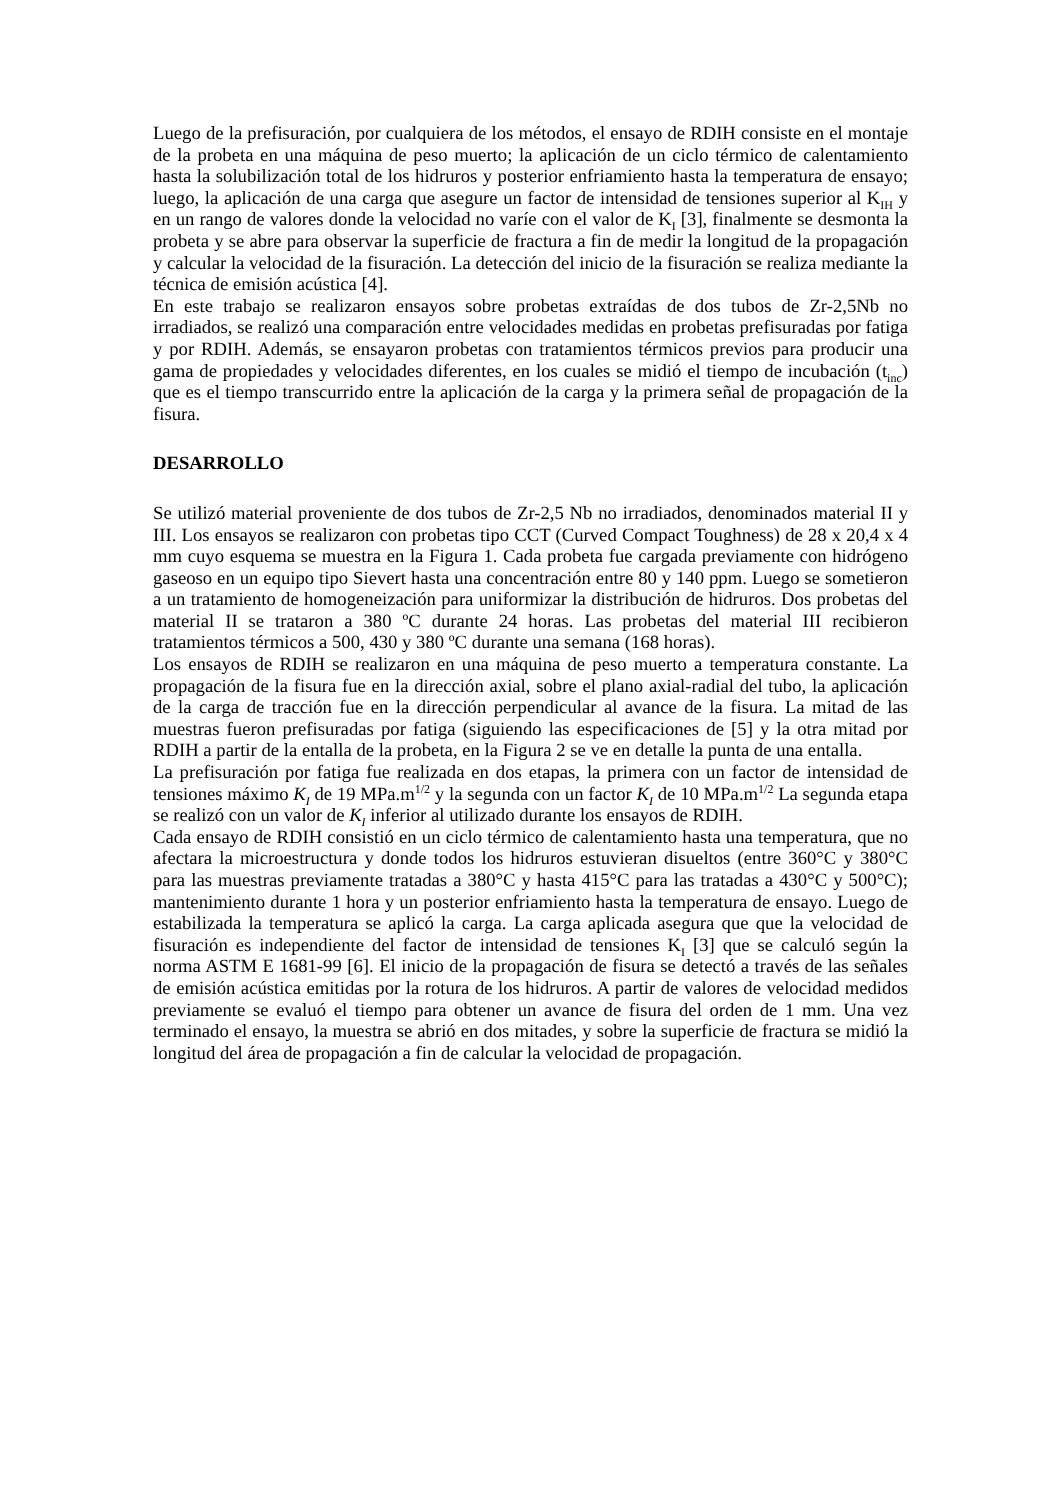Luego de la prefisuración, por cualquiera de los métodos, el ensayo de RDIH consiste en el montaje de la probeta en una máquina de peso muerto; la aplicación de un ciclo térmico de calentamiento hasta la solubilización total de los hidruros y posterior enfriamiento hasta la temperatura de ensayo; luego, la aplicación de una carga que asegure un factor de intensidad de tensiones superior al K<sub>IH</sub> y en un rango de valores donde la velocidad no varíe con el valor de K<sub>I</sub> [3], finalmente se desmonta la probeta y se abre para observar la superficie de fractura a fin de medir la longitud de la propagación y calcular la velocidad de la fisuración. La detección del inicio de la fisuración se realiza mediante la técnica de emisión acústica [4].
En este trabajo se realizaron ensayos sobre probetas extraídas de dos tubos de Zr-2,5Nb no irradiados, se realizó una comparación entre velocidades medidas en probetas prefisuradas por fatiga y por RDIH. Además, se ensayaron probetas con tratamientos térmicos previos para producir una gama de propiedades y velocidades diferentes, en los cuales se midió el tiempo de incubación (t<sub>inc</sub>) que es el tiempo transcurrido entre la aplicación de la carga y la primera señal de propagación de la fisura.
DESARROLLO
Se utilizó material proveniente de dos tubos de Zr-2,5 Nb no irradiados, denominados material II y III. Los ensayos se realizaron con probetas tipo CCT (Curved Compact Toughness) de 28 x 20,4 x 4 mm cuyo esquema se muestra en la Figura 1. Cada probeta fue cargada previamente con hidrógeno gaseoso en un equipo tipo Sievert hasta una concentración entre 80 y 140 ppm. Luego se sometieron a un tratamiento de homogeneización para uniformizar la distribución de hidruros. Dos probetas del material II se trataron a 380 ºC durante 24 horas. Las probetas del material III recibieron tratamientos térmicos a 500, 430 y 380 ºC durante una semana (168 horas).
Los ensayos de RDIH se realizaron en una máquina de peso muerto a temperatura constante. La propagación de la fisura fue en la dirección axial, sobre el plano axial-radial del tubo, la aplicación de la carga de tracción fue en la dirección perpendicular al avance de la fisura. La mitad de las muestras fueron prefisuradas por fatiga (siguiendo las especificaciones de [5] y la otra mitad por RDIH a partir de la entalla de la probeta, en la Figura 2 se ve en detalle la punta de una entalla.
La prefisuración por fatiga fue realizada en dos etapas, la primera con un factor de intensidad de tensiones máximo K<sub>I</sub> de 19 MPa.m<sup>1/2</sup> y la segunda con un factor K<sub>I</sub> de 10 MPa.m<sup>1/2</sup> La segunda etapa se realizó con un valor de K<sub>I</sub> inferior al utilizado durante los ensayos de RDIH.
Cada ensayo de RDIH consistió en un ciclo térmico de calentamiento hasta una temperatura, que no afectara la microestructura y donde todos los hidruros estuvieran disueltos (entre 360°C y 380°C para las muestras previamente tratadas a 380°C y hasta 415°C para las tratadas a 430°C y 500°C); mantenimiento durante 1 hora y un posterior enfriamiento hasta la temperatura de ensayo. Luego de estabilizada la temperatura se aplicó la carga. La carga aplicada asegura que que la velocidad de fisuración es independiente del factor de intensidad de tensiones K<sub>I</sub> [3] que se calculó según la norma ASTM E 1681-99 [6]. El inicio de la propagación de fisura se detectó a través de las señales de emisión acústica emitidas por la rotura de los hidruros. A partir de valores de velocidad medidos previamente se evaluó el tiempo para obtener un avance de fisura del orden de 1 mm. Una vez terminado el ensayo, la muestra se abrió en dos mitades, y sobre la superficie de fractura se midió la longitud del área de propagación a fin de calcular la velocidad de propagación.